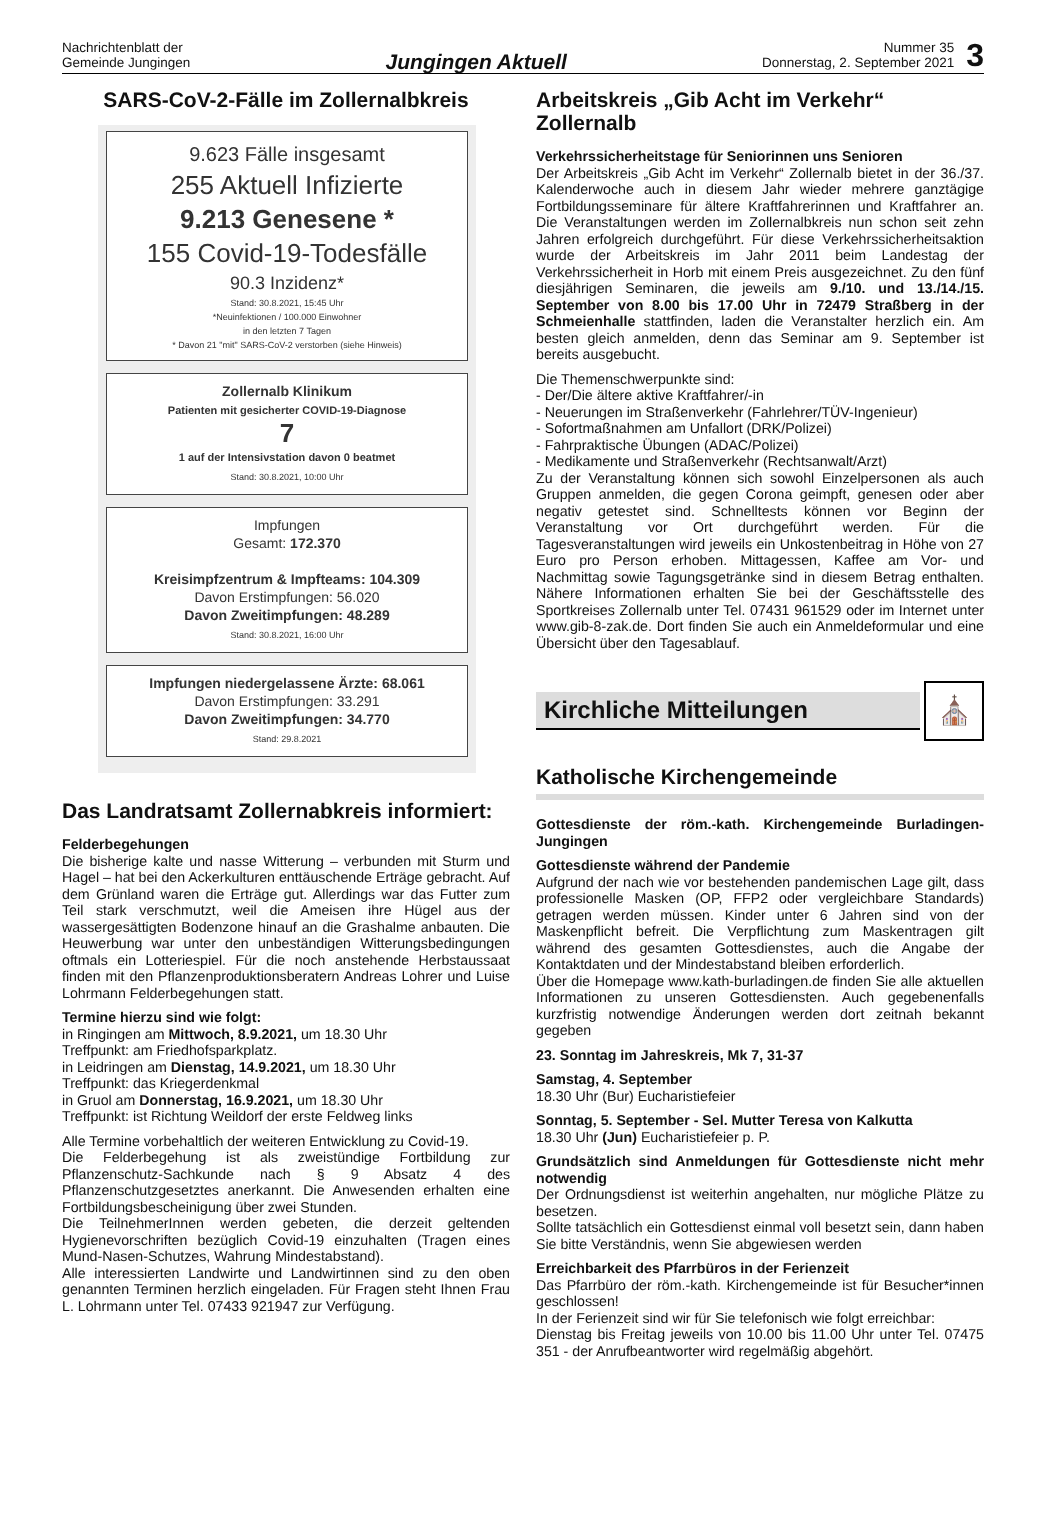Nachrichtenblatt der
Gemeinde Jungingen
Jungingen Aktuell
Nummer 35
Donnerstag, 2. September 2021
3
SARS-CoV-2-Fälle im Zollernalbkreis
9.623 Fälle insgesamt
255 Aktuell Infizierte
9.213 Genesene *
155 Covid-19-Todesfälle
90.3 Inzidenz*
Stand: 30.8.2021, 15:45 Uhr
*Neuinfektionen / 100.000 Einwohner
in den letzten 7 Tagen
* Davon 21 "mit" SARS-CoV-2 verstorben (siehe Hinweis)
Zollernalb Klinikum
Patienten mit gesicherter COVID-19-Diagnose
7
1 auf der Intensivstation davon 0 beatmet
Stand: 30.8.2021, 10:00 Uhr
Impfungen
Gesamt: 172.370
Kreisimpfzentrum & Impfteams: 104.309
Davon Erstimpfungen: 56.020
Davon Zweitimpfungen: 48.289
Stand: 30.8.2021, 16:00 Uhr
Impfungen niedergelassene Ärzte: 68.061
Davon Erstimpfungen: 33.291
Davon Zweitimpfungen: 34.770
Stand: 29.8.2021
Das Landratsamt Zollernabkreis informiert:
Felderbegehungen
Die bisherige kalte und nasse Witterung – verbunden mit Sturm und Hagel – hat bei den Ackerkulturen enttäuschende Erträge gebracht. Auf dem Grünland waren die Erträge gut. Allerdings war das Futter zum Teil stark verschmutzt, weil die Ameisen ihre Hügel aus der wassergesättigten Bodenzone hinauf an die Grashalme anbauten. Die Heuwerbung war unter den unbeständigen Witterungsbedingungen oftmals ein Lotteriespiel. Für die noch anstehende Herbstaussaat finden mit den Pflanzenproduktionsberatern Andreas Lohrer und Luise Lohrmann Felderbegehungen statt.
Termine hierzu sind wie folgt:
in Ringingen am Mittwoch, 8.9.2021, um 18.30 Uhr
Treffpunkt: am Friedhofsparkplatz.
in Leidringen am Dienstag, 14.9.2021, um 18.30 Uhr
Treffpunkt: das Kriegerdenkmal
in Gruol am Donnerstag, 16.9.2021, um 18.30 Uhr
Treffpunkt: ist Richtung Weildorf der erste Feldweg links
Alle Termine vorbehaltlich der weiteren Entwicklung zu Covid-19.
Die Felderbegehung ist als zweistündige Fortbildung zur Pflanzenschutz-Sachkunde nach § 9 Absatz 4 des Pflanzenschutzgesetztes anerkannt. Die Anwesenden erhalten eine Fortbildungsbescheinigung über zwei Stunden.
Die TeilnehmerInnen werden gebeten, die derzeit geltenden Hygienevorschriften bezüglich Covid-19 einzuhalten (Tragen eines Mund-Nasen-Schutzes, Wahrung Mindestabstand).
Alle interessierten Landwirte und Landwirtinnen sind zu den oben genannten Terminen herzlich eingeladen. Für Fragen steht Ihnen Frau L. Lohrmann unter Tel. 07433 921947 zur Verfügung.
Arbeitskreis „Gib Acht im Verkehr“ Zollernalb
Verkehrssicherheitstage für Seniorinnen uns Senioren
Der Arbeitskreis „Gib Acht im Verkehr“ Zollernalb bietet in der 36./37. Kalenderwoche auch in diesem Jahr wieder mehrere ganztägige Fortbildungsseminare für ältere Kraftfahrerinnen und Kraftfahrer an. Die Veranstaltungen werden im Zollernalbkreis nun schon seit zehn Jahren erfolgreich durchgeführt. Für diese Verkehrssicherheitsaktion wurde der Arbeitskreis im Jahr 2011 beim Landestag der Verkehrssicherheit in Horb mit einem Preis ausgezeichnet. Zu den fünf diesjährigen Seminaren, die jeweils am 9./10. und 13./14./15. September von 8.00 bis 17.00 Uhr in 72479 Straßberg in der Schmeienhalle stattfinden, laden die Veranstalter herzlich ein. Am besten gleich anmelden, denn das Seminar am 9. September ist bereits ausgebucht.
Die Themenschwerpunkte sind:
- Der/Die ältere aktive Kraftfahrer/-in
- Neuerungen im Straßenverkehr (Fahrlehrer/TÜV-Ingenieur)
- Sofortmaßnahmen am Unfallort (DRK/Polizei)
- Fahrpraktische Übungen (ADAC/Polizei)
- Medikamente und Straßenverkehr (Rechtsanwalt/Arzt)
Zu der Veranstaltung können sich sowohl Einzelpersonen als auch Gruppen anmelden, die gegen Corona geimpft, genesen oder aber negativ getestet sind. Schnelltests können vor Beginn der Veranstaltung vor Ort durchgeführt werden. Für die Tagesveranstaltungen wird jeweils ein Unkostenbeitrag in Höhe von 27 Euro pro Person erhoben. Mittagessen, Kaffee am Vor- und Nachmittag sowie Tagungsgetränke sind in diesem Betrag enthalten. Nähere Informationen erhalten Sie bei der Geschäftsstelle des Sportkreises Zollernalb unter Tel. 07431 961529 oder im Internet unter www.gib-8-zak.de. Dort finden Sie auch ein Anmeldeformular und eine Übersicht über den Tagesablauf.
Kirchliche Mitteilungen
⛪
Katholische Kirchengemeinde
Gottesdienste der röm.-kath. Kirchengemeinde Burladingen-Jungingen
Gottesdienste während der Pandemie
Aufgrund der nach wie vor bestehenden pandemischen Lage gilt, dass professionelle Masken (OP, FFP2 oder vergleichbare Standards) getragen werden müssen. Kinder unter 6 Jahren sind von der Maskenpflicht befreit. Die Verpflichtung zum Maskentragen gilt während des gesamten Gottesdienstes, auch die Angabe der Kontaktdaten und der Mindestabstand bleiben erforderlich.
Über die Homepage www.kath-burladingen.de finden Sie alle aktuellen Informationen zu unseren Gottesdiensten. Auch gegebenenfalls kurzfristig notwendige Änderungen werden dort zeitnah bekannt gegeben
23. Sonntag im Jahreskreis, Mk 7, 31-37
Samstag, 4. September
18.30 Uhr (Bur) Eucharistiefeier
Sonntag, 5. September - Sel. Mutter Teresa von Kalkutta
18.30 Uhr (Jun) Eucharistiefeier p. P.
Grundsätzlich sind Anmeldungen für Gottesdienste nicht mehr notwendig
Der Ordnungsdienst ist weiterhin angehalten, nur mögliche Plätze zu besetzen.
Sollte tatsächlich ein Gottesdienst einmal voll besetzt sein, dann haben Sie bitte Verständnis, wenn Sie abgewiesen werden
Erreichbarkeit des Pfarrbüros in der Ferienzeit
Das Pfarrbüro der röm.-kath. Kirchengemeinde ist für Besucher*innen geschlossen!
In der Ferienzeit sind wir für Sie telefonisch wie folgt erreichbar:
Dienstag bis Freitag jeweils von 10.00 bis 11.00 Uhr unter Tel. 07475 351 - der Anrufbeantworter wird regelmäßig abgehört.